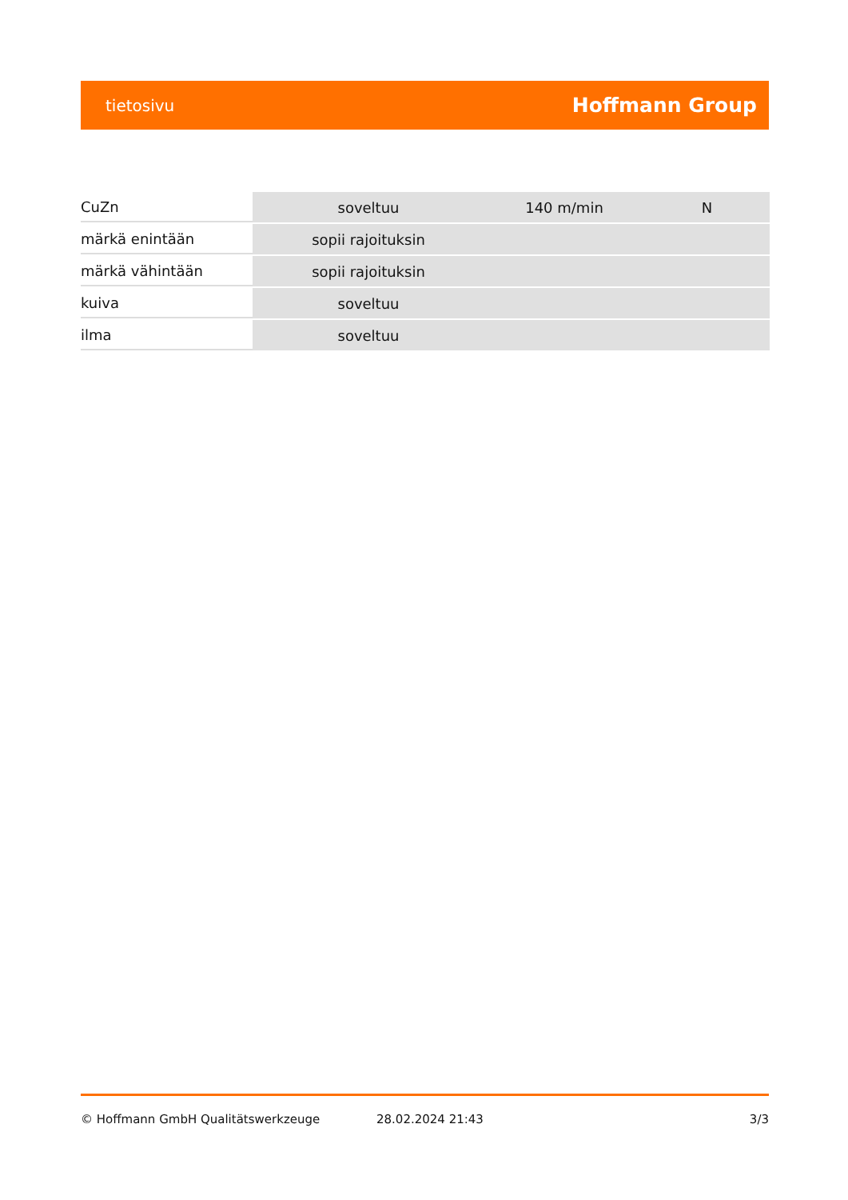tietosivu Hoffmann Group
| CuZn | soveltuu | 140 m/min | N |
| märkä enintään | sopii rajoituksin | | |
| märkä vähintään | sopii rajoituksin | | |
| kuiva | soveltuu | | |
| ilma | soveltuu | | |
© Hoffmann GmbH Qualitätswerkzeuge 28.02.2024 21:43 3/3